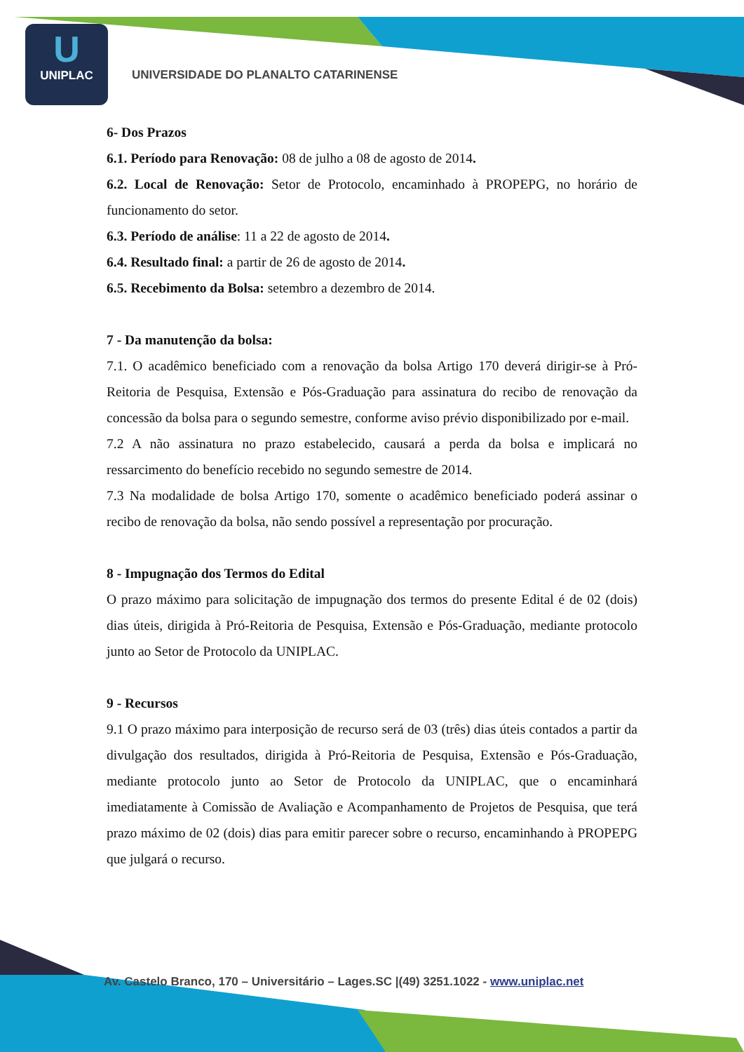U
UNIPLAC
UNIVERSIDADE DO PLANALTO CATARINENSE
6- Dos Prazos
6.1. Período para Renovação: 08 de julho a 08 de agosto de 2014.
6.2. Local de Renovação: Setor de Protocolo, encaminhado à PROPEPG, no horário de funcionamento do setor.
6.3. Período de análise: 11 a 22 de agosto de 2014.
6.4. Resultado final: a partir de 26 de agosto de 2014.
6.5. Recebimento da Bolsa: setembro a dezembro de 2014.
7 - Da manutenção da bolsa:
7.1. O acadêmico beneficiado com a renovação da bolsa Artigo 170 deverá dirigir-se à Pró-Reitoria de Pesquisa, Extensão e Pós-Graduação para assinatura do recibo de renovação da concessão da bolsa para o segundo semestre, conforme aviso prévio disponibilizado por e-mail.
7.2 A não assinatura no prazo estabelecido, causará a perda da bolsa e implicará no ressarcimento do benefício recebido no segundo semestre de 2014.
7.3 Na modalidade de bolsa Artigo 170, somente o acadêmico beneficiado poderá assinar o recibo de renovação da bolsa, não sendo possível a representação por procuração.
8 - Impugnação dos Termos do Edital
O prazo máximo para solicitação de impugnação dos termos do presente Edital é de 02 (dois) dias úteis, dirigida à Pró-Reitoria de Pesquisa, Extensão e Pós-Graduação, mediante protocolo junto ao Setor de Protocolo da UNIPLAC.
9 - Recursos
9.1 O prazo máximo para interposição de recurso será de 03 (três) dias úteis contados a partir da divulgação dos resultados, dirigida à Pró-Reitoria de Pesquisa, Extensão e Pós-Graduação, mediante protocolo junto ao Setor de Protocolo da UNIPLAC, que o encaminhará imediatamente à Comissão de Avaliação e Acompanhamento de Projetos de Pesquisa, que terá prazo máximo de 02 (dois) dias para emitir parecer sobre o recurso, encaminhando à PROPEPG que julgará o recurso.
Av. Castelo Branco, 170 – Universitário – Lages.SC |(49) 3251.1022 - www.uniplac.net